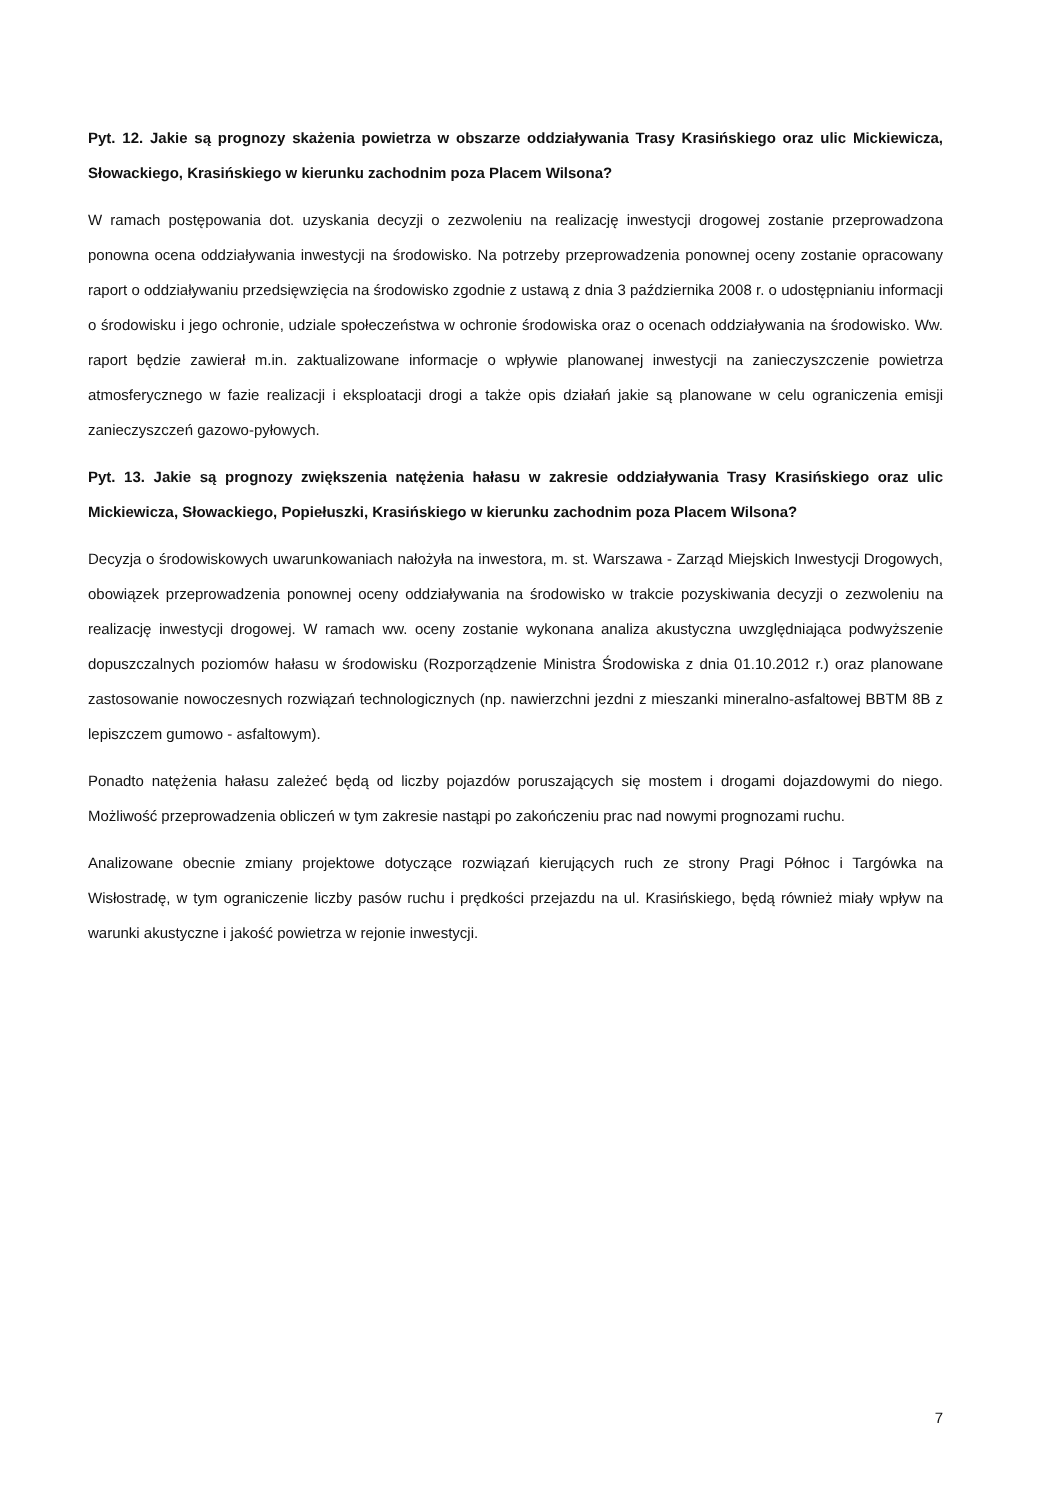Pyt. 12. Jakie są prognozy skażenia powietrza w obszarze oddziaływania Trasy Krasińskiego oraz ulic Mickiewicza, Słowackiego, Krasińskiego w kierunku zachodnim poza Placem Wilsona?
W ramach postępowania dot. uzyskania decyzji o zezwoleniu na realizację inwestycji drogowej zostanie przeprowadzona ponowna ocena oddziaływania inwestycji na środowisko. Na potrzeby przeprowadzenia ponownej oceny zostanie opracowany raport o oddziaływaniu przedsięwzięcia na środowisko zgodnie z ustawą z dnia 3 października 2008 r. o udostępnianiu informacji o środowisku i jego ochronie, udziale społeczeństwa w ochronie środowiska oraz o ocenach oddziaływania na środowisko. Ww. raport będzie zawierał m.in. zaktualizowane informacje o wpływie planowanej inwestycji na zanieczyszczenie powietrza atmosferycznego w fazie realizacji i eksploatacji drogi a także opis działań jakie są planowane w celu ograniczenia emisji zanieczyszczeń gazowo-pyłowych.
Pyt. 13. Jakie są prognozy zwiększenia natężenia hałasu w zakresie oddziaływania Trasy Krasińskiego oraz ulic Mickiewicza, Słowackiego, Popiełuszki, Krasińskiego w kierunku zachodnim poza Placem Wilsona?
Decyzja o środowiskowych uwarunkowaniach nałożyła na inwestora, m. st. Warszawa - Zarząd Miejskich Inwestycji Drogowych, obowiązek przeprowadzenia ponownej oceny oddziaływania na środowisko w trakcie pozyskiwania decyzji o zezwoleniu na realizację inwestycji drogowej. W ramach ww. oceny zostanie wykonana analiza akustyczna uwzględniająca podwyższenie dopuszczalnych poziomów hałasu w środowisku (Rozporządzenie Ministra Środowiska z dnia 01.10.2012 r.) oraz planowane zastosowanie nowoczesnych rozwiązań technologicznych (np. nawierzchni jezdni z mieszanki mineralno-asfaltowej BBTM 8B z lepiszczem gumowo - asfaltowym).
Ponadto natężenia hałasu zależeć będą od liczby pojazdów poruszających się mostem i drogami dojazdowymi do niego. Możliwość przeprowadzenia obliczeń w tym zakresie nastąpi po zakończeniu prac nad nowymi prognozami ruchu.
Analizowane obecnie zmiany projektowe dotyczące rozwiązań kierujących ruch ze strony Pragi Północ i Targówka na Wisłostradę, w tym ograniczenie liczby pasów ruchu i prędkości przejazdu na ul. Krasińskiego, będą również miały wpływ na warunki akustyczne i jakość powietrza w rejonie inwestycji.
7